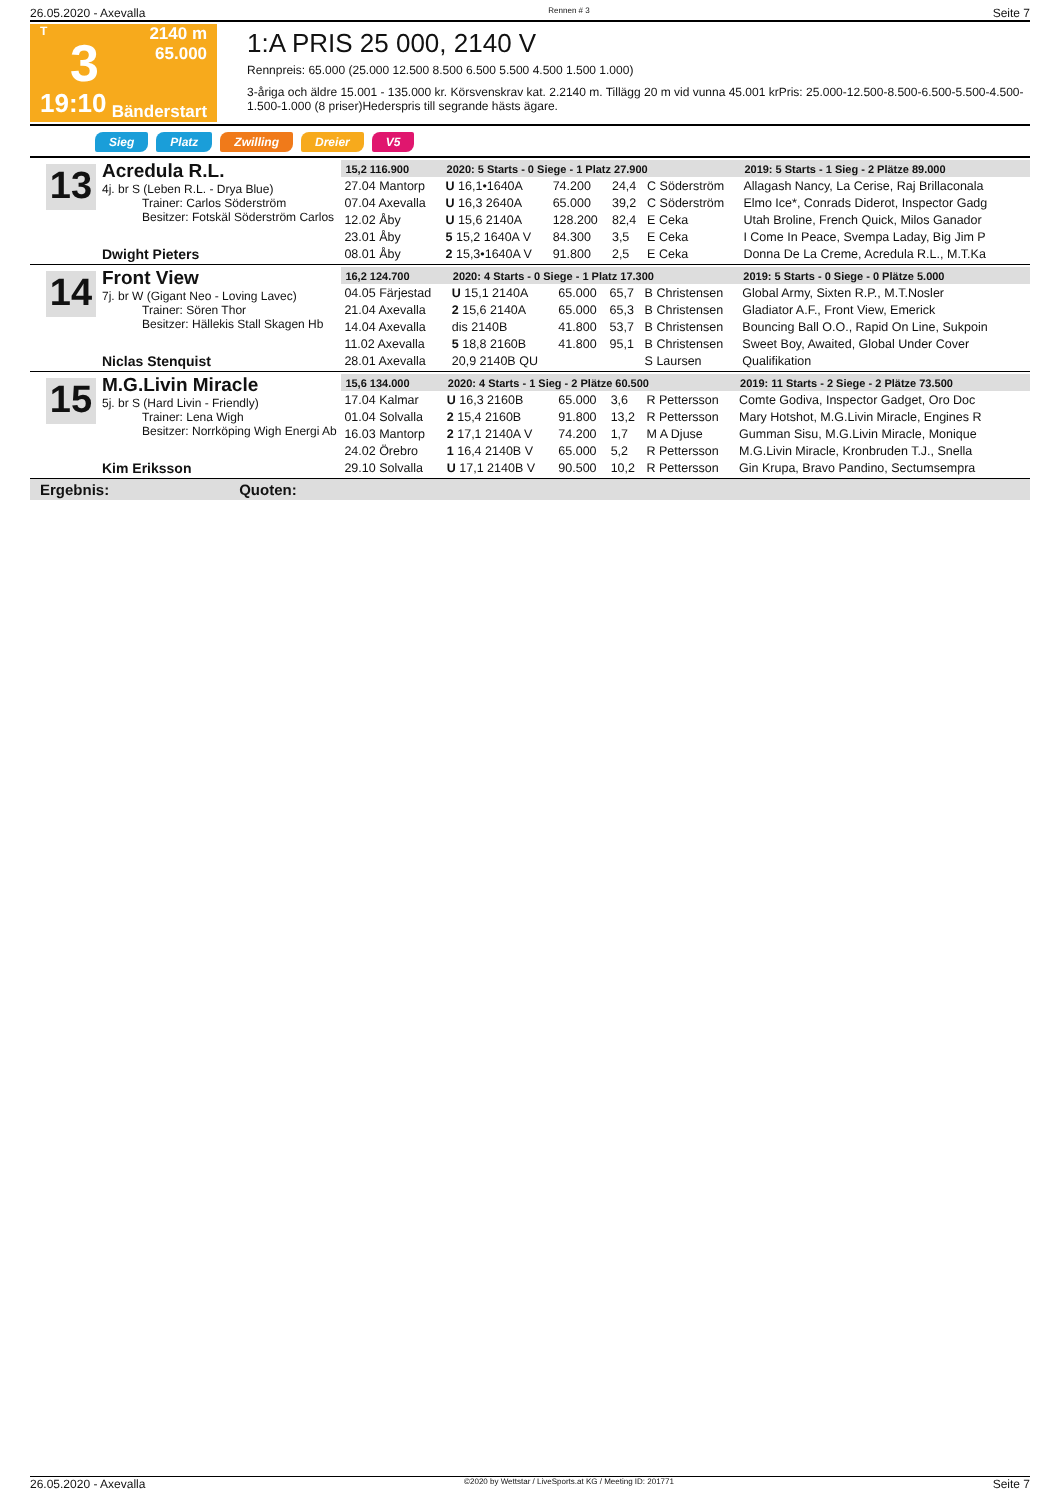26.05.2020 - Axevalla Rennen # 3 Seite 7
T
3
19:10
2140 m
65.000
Bänderstart
1:A PRIS 25 000, 2140 V
Rennpreis: 65.000 (25.000 12.500 8.500 6.500 5.500 4.500 1.500 1.000)
3-åriga och äldre 15.001 - 135.000 kr. Körsvenskrav kat. 2.2140 m. Tillägg 20 m vid vunna 45.001 krPris: 25.000-12.500-8.500-6.500-5.500-4.500-1.500-1.000 (8 priser)Hederspris till segrande hästs ägare.
Sieg Platz Zwilling Dreier V5
13
Acredula R.L.
4j. br S (Leben R.L. - Drya Blue)
Trainer: Carlos Söderström
Besitzer: Fotskäl Söderström Carlos
Dwight Pieters
| 15,2 116.900 | 2020: 5 Starts - 0 Siege - 1 Platz 27.900 | | | | 2019: 5 Starts - 1 Sieg - 2 Plätze 89.000 |
| --- | --- | --- | --- | --- | --- |
| 27.04 Mantorp | U 16,1•1640A | 74.200 | 24,4 | C Söderström | Allagash Nancy, La Cerise, Raj Brillaconala |
| 07.04 Axevalla | U 16,3 2640A | 65.000 | 39,2 | C Söderström | Elmo Ice*, Conrads Diderot, Inspector Gadg |
| 12.02 Åby | U 15,6 2140A | 128.200 | 82,4 | E Ceka | Utah Broline, French Quick, Milos Ganador |
| 23.01 Åby | 5 15,2 1640A V | 84.300 | 3,5 | E Ceka | I Come In Peace, Svempa Laday, Big Jim P |
| 08.01 Åby | 2 15,3•1640A V | 91.800 | 2,5 | E Ceka | Donna De La Creme, Acredula R.L., M.T.Ka |
14
Front View
7j. br W (Gigant Neo - Loving Lavec)
Trainer: Sören Thor
Besitzer: Hällekis Stall Skagen Hb
Niclas Stenquist
| 16,2 124.700 | 2020: 4 Starts - 0 Siege - 1 Platz 17.300 | | | | 2019: 5 Starts - 0 Siege - 0 Plätze 5.000 |
| --- | --- | --- | --- | --- | --- |
| 04.05 Färjestad | U 15,1 2140A | 65.000 | 65,7 | B Christensen | Global Army, Sixten R.P., M.T.Nosler |
| 21.04 Axevalla | 2 15,6 2140A | 65.000 | 65,3 | B Christensen | Gladiator A.F., Front View, Emerick |
| 14.04 Axevalla | dis 2140B | 41.800 | 53,7 | B Christensen | Bouncing Ball O.O., Rapid On Line, Sukpoin |
| 11.02 Axevalla | 5 18,8 2160B | 41.800 | 95,1 | B Christensen | Sweet Boy, Awaited, Global Under Cover |
| 28.01 Axevalla | 20,9 2140B QU | | | S Laursen | Qualifikation |
15
M.G.Livin Miracle
5j. br S (Hard Livin - Friendly)
Trainer: Lena Wigh
Besitzer: Norrköping Wigh Energi Ab
Kim Eriksson
| 15,6 134.000 | 2020: 4 Starts - 1 Sieg - 2 Plätze 60.500 | | | | 2019: 11 Starts - 2 Siege - 2 Plätze 73.500 |
| --- | --- | --- | --- | --- | --- |
| 17.04 Kalmar | U 16,3 2160B | 65.000 | 3,6 | R Pettersson | Comte Godiva, Inspector Gadget, Oro Doc |
| 01.04 Solvalla | 2 15,4 2160B | 91.800 | 13,2 | R Pettersson | Mary Hotshot, M.G.Livin Miracle, Engines R |
| 16.03 Mantorp | 2 17,1 2140A V | 74.200 | 1,7 | M A Djuse | Gumman Sisu, M.G.Livin Miracle, Monique |
| 24.02 Örebro | 1 16,4 2140B V | 65.000 | 5,2 | R Pettersson | M.G.Livin Miracle, Kronbruden T.J., Snella |
| 29.10 Solvalla | U 17,1 2140B V | 90.500 | 10,2 | R Pettersson | Gin Krupa, Bravo Pandino, Sectumsempra |
Ergebnis: Quoten:
26.05.2020 - Axevalla ©2020 by Wettstar / LiveSports.at KG / Meeting ID: 201771 Seite 7